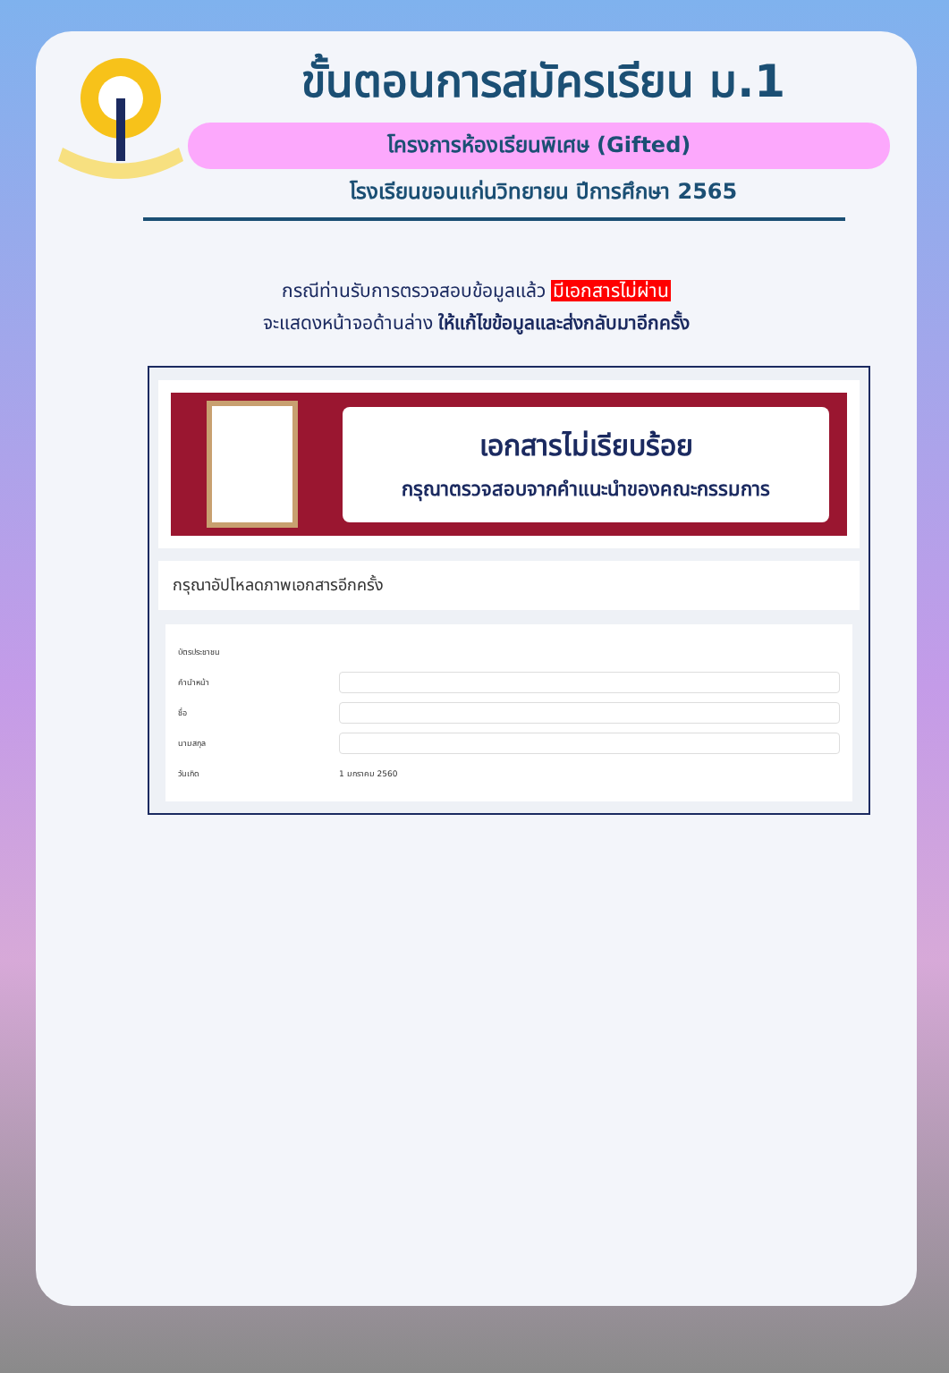ขั้นตอนการสมัครเรียน ม.1
โครงการห้องเรียนพิเศษ (Gifted)
โรงเรียนขอนแก่นวิทยายน ปีการศึกษา 2565
กรณีท่านรับการตรวจสอบข้อมูลแล้ว มีเอกสารไม่ผ่าน
จะแสดงหน้าจอด้านล่าง ให้แก้ไขข้อมูลและส่งกลับมาอีกครั้ง
เอกสารไม่เรียบร้อย
กรุณาตรวจสอบจากคำแนะนำของคณะกรรมการ
กรุณาอัปโหลดภาพเอกสารอีกครั้ง
บัตรประชาชน
คำนำหน้า
ชื่อ
นามสกุล
วันเกิด 1 มกราคม 2560